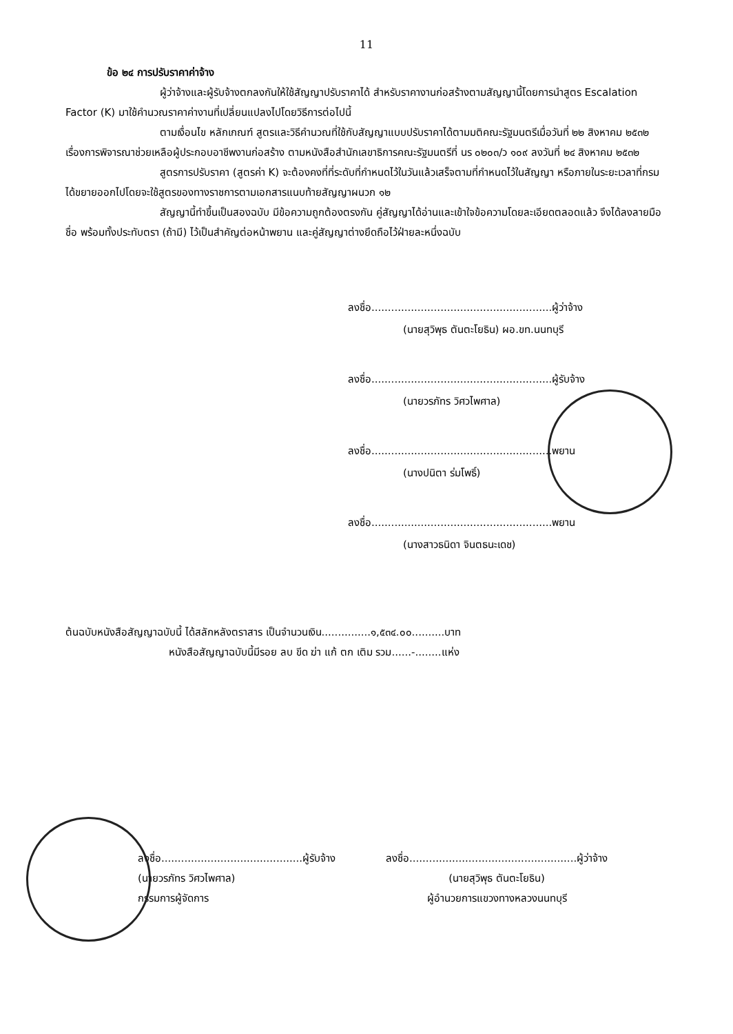11
ข้อ ๒๔ การปรับราคาค่าจ้าง
ผู้ว่าจ้างและผู้รับจ้างตกลงกันให้ใช้สัญญาปรับราคาได้ สำหรับราคางานก่อสร้างตามสัญญานี้โดยการนำสูตร Escalation Factor (K) มาใช้คำนวณราคาค่างานที่เปลี่ยนแปลงไปโดยวิธีการต่อไปนี้
ตามเงื่อนไข หลักเกณฑ์ สูตรและวิธีคำนวณที่ใช้กับสัญญาแบบปรับราคาได้ตามมติคณะรัฐมนตรีเมื่อวันที่ ๒๒ สิงหาคม ๒๕๓๒ เรื่องการพิจารณาช่วยเหลือผู้ประกอบอาชีพงานก่อสร้าง ตามหนังสือสำนักเลขาธิการคณะรัฐมนตรีที่ นร ๐๒๐๓/ว ๑๐๙ ลงวันที่ ๒๔ สิงหาคม ๒๕๓๒
สูตรการปรับราคา (สูตรค่า K) จะต้องคงที่ที่ระดับที่กำหนดไว้ในวันแล้วเสร็จตามที่กำหนดไว้ในสัญญา หรือภายในระยะเวลาที่กรมได้ขยายออกไปโดยจะใช้สูตรของทางราชการตามเอกสารแนบท้ายสัญญาผนวก ๑๒
สัญญานี้ทำขึ้นเป็นสองฉบับ มีข้อความถูกต้องตรงกัน คู่สัญญาได้อ่านและเข้าใจข้อความโดยละเอียดตลอดแล้ว จึงได้ลงลายมือชื่อ พร้อมทั้งประทับตรา (ถ้ามี) ไว้เป็นสำคัญต่อหน้าพยาน และคู่สัญญาต่างยึดถือไว้ฝ่ายละหนึ่งฉบับ
ลงชื่อ.......................................................ผู้ว่าจ้าง
(นายสุวิพุธ ตันตะโยธิน) ผอ.ขท.นนทบุรี
ลงชื่อ.......................................................ผู้รับจ้าง
(นายวรภัทร วิศวไพศาล)
ลงชื่อ.......................................................พยาน
(นางปนิตา ร่มโพธิ์)
ลงชื่อ.......................................................พยาน
(นางสาวธนิดา จินตธนะเดช)
ต้นฉบับหนังสือสัญญาฉบับนี้ ได้สลักหลังตราสาร เป็นจำนวนเงิน...............๑,๕๓๔.๐๐..........บาท
หนังสือสัญญาฉบับนี้มีรอย ลบ ขีด ฆ่า แก้ ตก เติม รวม......-........แห่ง
ลงชื่อ...........................................ผู้รับจ้าง
(นายวรภัทร วิศวไพศาล)
กรรมการผู้จัดการ
ลงชื่อ...................................................ผู้ว่าจ้าง
(นายสุวิพุธ ตันตะโยธิน)
ผู้อำนวยการแขวงทางหลวงนนทบุรี